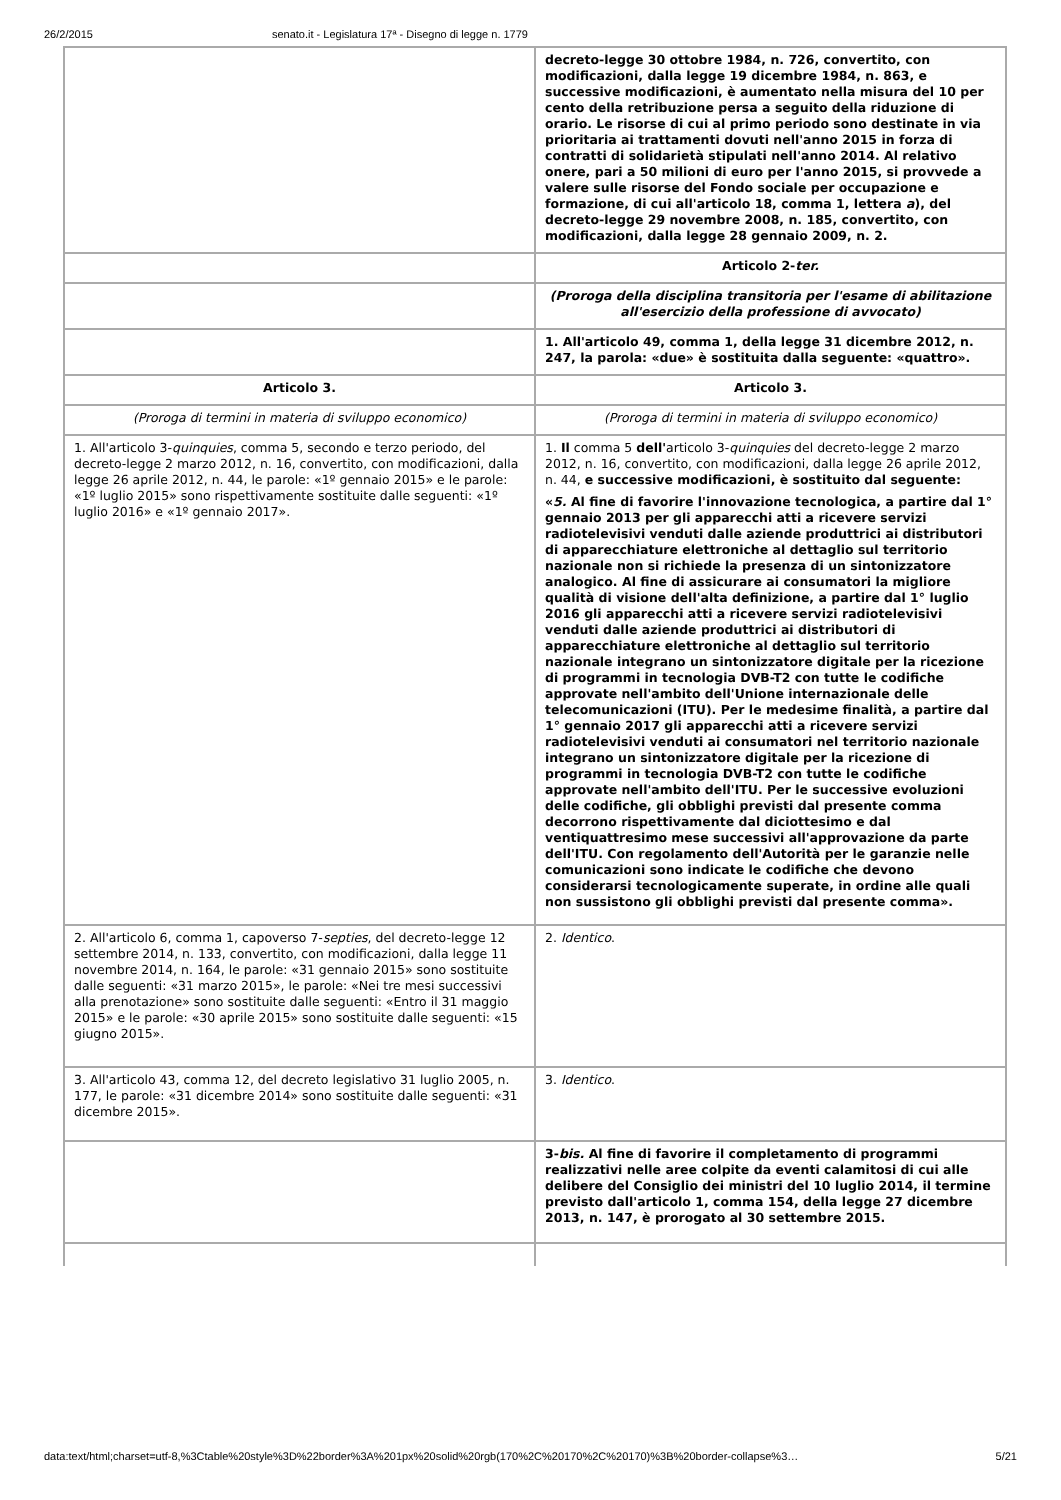26/2/2015 senato.it - Legislatura 17ª - Disegno di legge n. 1779
| | decreto-legge 30 ottobre 1984, n. 726, convertito, con modificazioni, dalla legge 19 dicembre 1984, n. 863, e successive modificazioni, è aumentato nella misura del 10 per cento della retribuzione persa a seguito della riduzione di orario. Le risorse di cui al primo periodo sono destinate in via prioritaria ai trattamenti dovuti nell'anno 2015 in forza di contratti di solidarietà stipulati nell'anno 2014. Al relativo onere, pari a 50 milioni di euro per l'anno 2015, si provvede a valere sulle risorse del Fondo sociale per occupazione e formazione, di cui all'articolo 18, comma 1, lettera a ), del decreto-legge 29 novembre 2008, n. 185, convertito, con modificazioni, dalla legge 28 gennaio 2009, n. 2. |
| | Articolo 2- ter. |
| | (Proroga della disciplina transitoria per l'esame di abilitazione all'esercizio della professione di avvocato) |
| | 1. All'articolo 49, comma 1, della legge 31 dicembre 2012, n. 247, la parola: «due» è sostituita dalla seguente: «quattro». |
| Articolo 3. | Articolo 3. |
| (Proroga di termini in materia di sviluppo economico) | (Proroga di termini in materia di sviluppo economico) |
| 1. All'articolo 3- quinquies , comma 5, secondo e terzo periodo, del decreto-legge 2 marzo 2012, n. 16, convertito, con modificazioni, dalla legge 26 aprile 2012, n. 44, le parole: «1º gennaio 2015» e le parole: «1º luglio 2015» sono rispettivamente sostituite dalle seguenti: «1º luglio 2016» e «1º gennaio 2017». | 1. Il comma 5 dell' articolo 3- quinquies del decreto-legge 2 marzo 2012, n. 16, convertito, con modificazioni, dalla legge 26 aprile 2012, n. 44, e successive modificazioni, è sostituito dal seguente: « 5. Al fine di favorire l'innovazione tecnologica, a partire dal 1° gennaio 2013 per gli apparecchi atti a ricevere servizi radiotelevisivi venduti dalle aziende produttrici ai distributori di apparecchiature elettroniche al dettaglio sul territorio nazionale non si richiede la presenza di un sintonizzatore analogico. Al fine di assicurare ai consumatori la migliore qualità di visione dell'alta definizione, a partire dal 1° luglio 2016 gli apparecchi atti a ricevere servizi radiotelevisivi venduti dalle aziende produttrici ai distributori di apparecchiature elettroniche al dettaglio sul territorio nazionale integrano un sintonizzatore digitale per la ricezione di programmi in tecnologia DVB-T2 con tutte le codifiche approvate nell'ambito dell'Unione internazionale delle telecomunicazioni (ITU). Per le medesime finalità, a partire dal 1° gennaio 2017 gli apparecchi atti a ricevere servizi radiotelevisivi venduti ai consumatori nel territorio nazionale integrano un sintonizzatore digitale per la ricezione di programmi in tecnologia DVB-T2 con tutte le codifiche approvate nell'ambito dell'ITU. Per le successive evoluzioni delle codifiche, gli obblighi previsti dal presente comma decorrono rispettivamente dal diciottesimo e dal ventiquattresimo mese successivi all'approvazione da parte dell'ITU. Con regolamento dell'Autorità per le garanzie nelle comunicazioni sono indicate le codifiche che devono considerarsi tecnologicamente superate, in ordine alle quali non sussistono gli obblighi previsti dal presente comma». |
| 2. All'articolo 6, comma 1, capoverso 7- septies , del decreto-legge 12 settembre 2014, n. 133, convertito, con modificazioni, dalla legge 11 novembre 2014, n. 164, le parole: «31 gennaio 2015» sono sostituite dalle seguenti: «31 marzo 2015», le parole: «Nei tre mesi successivi alla prenotazione» sono sostituite dalle seguenti: «Entro il 31 maggio 2015» e le parole: «30 aprile 2015» sono sostituite dalle seguenti: «15 giugno 2015». | 2. Identico . |
| 3. All'articolo 43, comma 12, del decreto legislativo 31 luglio 2005, n. 177, le parole: «31 dicembre 2014» sono sostituite dalle seguenti: «31 dicembre 2015». | 3. Identico . |
| | 3- bis. Al fine di favorire il completamento di programmi realizzativi nelle aree colpite da eventi calamitosi di cui alle delibere del Consiglio dei ministri del 10 luglio 2014, il termine previsto dall'articolo 1, comma 154, della legge 27 dicembre 2013, n. 147, è prorogato al 30 settembre 2015. |
data:text/html;charset=utf-8,%3Ctable%20style%3D%22border%3A%201px%20solid%20rgb(170%2C%20170%2C%20170)%3B%20border-collapse%3… 5/21